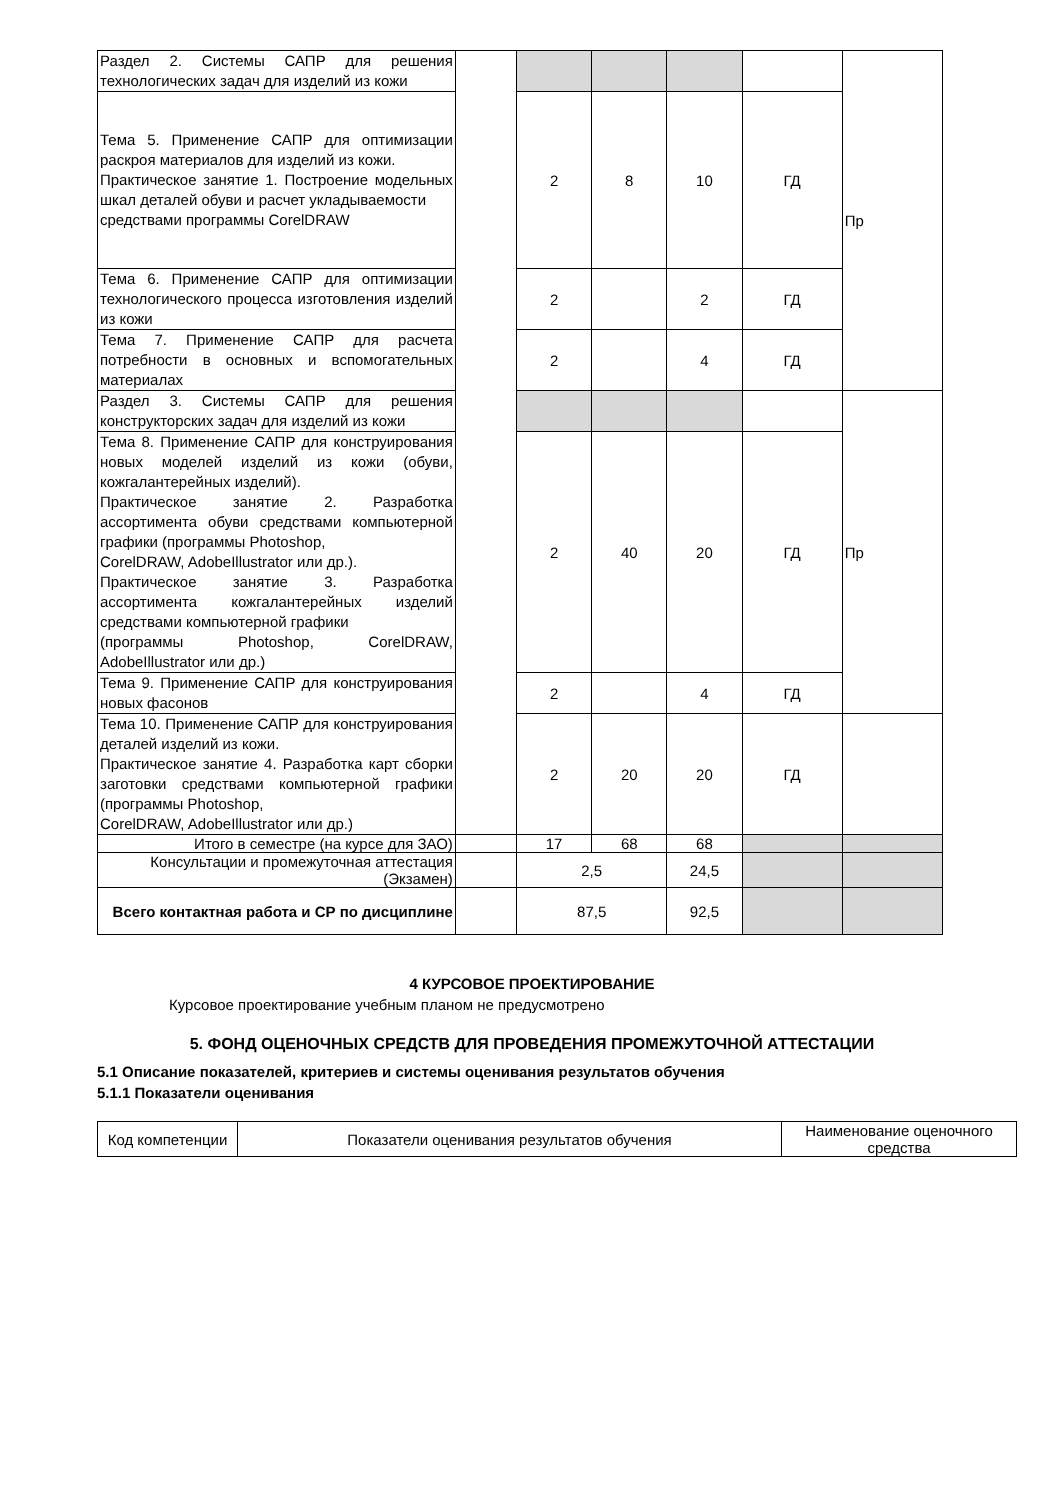| Раздел 2. Системы САПР для решения технологических задач для изделий из кожи | | | | | | Пр |
| Тема 5. Применение САПР для оптимизации раскроя материалов для изделий из кожи. Практическое занятие 1. Построение модельных шкал деталей обуви и расчет укладываемости средствами программы CorelDRAW | | 2 | 8 | 10 | ГД | |
| Тема 6. Применение САПР для оптимизации технологического процесса изготовления изделий из кожи | | 2 | | 2 | ГД | |
| Тема 7. Применение САПР для расчета потребности в основных и вспомогательных материалах | | 2 | | 4 | ГД | |
| Раздел 3. Системы САПР для решения конструкторских задач для изделий из кожи | | | | | | Пр |
| Тема 8. Применение САПР для конструирования новых моделей изделий из кожи (обуви, кожгалантерейных изделий). Практическое занятие 2. Разработка ассортимента обуви средствами компьютерной графики (программы Photoshop, CorelDRAW, AdobeIllustrator или др.). Практическое занятие 3. Разработка ассортимента кожгалантерейных изделий средствами компьютерной графики (программы Photoshop, CorelDRAW, AdobeIllustrator или др.) | | 2 | 40 | 20 | ГД | |
| Тема 9. Применение САПР для конструирования новых фасонов | | 2 | | 4 | ГД | |
| Тема 10. Применение САПР для конструирования деталей изделий из кожи. Практическое занятие 4. Разработка карт сборки заготовки средствами компьютерной графики (программы Photoshop, CorelDRAW, AdobeIllustrator или др.) | | 2 | 20 | 20 | ГД | |
| Итого в семестре (на курсе для ЗАО) | | 17 | 68 | 68 | | |
| Консультации и промежуточная аттестация (Экзамен) | | 2,5 | | 24,5 | | |
| Всего контактная работа и СР по дисциплине | | 87,5 | | 92,5 | | |
4 КУРСОВОЕ ПРОЕКТИРОВАНИЕ
Курсовое проектирование учебным планом не предусмотрено
5. ФОНД ОЦЕНОЧНЫХ СРЕДСТВ ДЛЯ ПРОВЕДЕНИЯ ПРОМЕЖУТОЧНОЙ АТТЕСТАЦИИ
5.1 Описание показателей, критериев и системы оценивания результатов обучения
5.1.1 Показатели оценивания
| Код компетенции | Показатели оценивания результатов обучения | Наименование оценочного средства |
| --- | --- | --- |